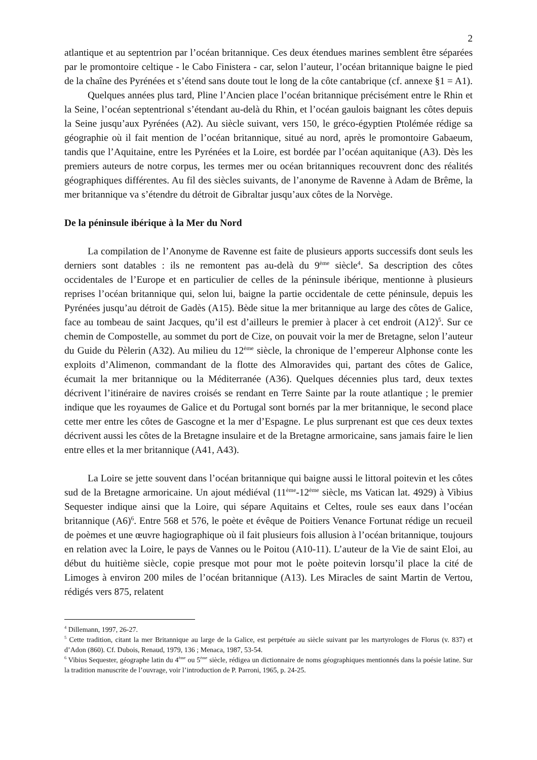2
atlantique et au septentrion par l’océan britannique. Ces deux étendues marines semblent être séparées par le promontoire celtique - le Cabo Finistera - car, selon l’auteur, l’océan britannique baigne le pied de la chaîne des Pyrénées et s’étend sans doute tout le long de la côte cantabrique (cf. annexe §1 = A1).
Quelques années plus tard, Pline l’Ancien place l’océan britannique précisément entre le Rhin et la Seine, l’océan septentrional s’étendant au-delà du Rhin, et l’océan gaulois baignant les côtes depuis la Seine jusqu’aux Pyrénées (A2). Au siècle suivant, vers 150, le gréco-égyptien Ptolémée rédige sa géographie où il fait mention de l’océan britannique, situé au nord, après le promontoire Gabaeum, tandis que l’Aquitaine, entre les Pyrénées et la Loire, est bordée par l’océan aquitanique (A3). Dès les premiers auteurs de notre corpus, les termes mer ou océan britanniques recouvrent donc des réalités géographiques différentes. Au fil des siècles suivants, de l’anonyme de Ravenne à Adam de Brême, la mer britannique va s’étendre du détroit de Gibraltar jusqu’aux côtes de la Norvège.
De la péninsule ibérique à la Mer du Nord
La compilation de l’Anonyme de Ravenne est faite de plusieurs apports successifs dont seuls les derniers sont datables : ils ne remontent pas au-delà du 9<sup>ème</sup> siècle<sup>4</sup>. Sa description des côtes occidentales de l’Europe et en particulier de celles de la péninsule ibérique, mentionne à plusieurs reprises l’océan britannique qui, selon lui, baigne la partie occidentale de cette péninsule, depuis les Pyrénées jusqu’au détroit de Gadès (A15). Bède situe la mer britannique au large des côtes de Galice, face au tombeau de saint Jacques, qu’il est d’ailleurs le premier à placer à cet endroit (A12)<sup>5</sup>. Sur ce chemin de Compostelle, au sommet du port de Cize, on pouvait voir la mer de Bretagne, selon l’auteur du Guide du Pèlerin (A32). Au milieu du 12<sup>ème</sup> siècle, la chronique de l’empereur Alphonse conte les exploits d’Alimenon, commandant de la flotte des Almoravides qui, partant des côtes de Galice, écumait la mer britannique ou la Méditerranée (A36). Quelques décennies plus tard, deux textes décrivent l’itinéraire de navires croisés se rendant en Terre Sainte par la route atlantique ; le premier indique que les royaumes de Galice et du Portugal sont bornés par la mer britannique, le second place cette mer entre les côtes de Gascogne et la mer d’Espagne. Le plus surprenant est que ces deux textes décrivent aussi les côtes de la Bretagne insulaire et de la Bretagne armoricaine, sans jamais faire le lien entre elles et la mer britannique (A41, A43).
La Loire se jette souvent dans l’océan britannique qui baigne aussi le littoral poitevin et les côtes sud de la Bretagne armoricaine. Un ajout médiéval (11<sup>ème</sup>-12<sup>ème</sup> siècle, ms Vatican lat. 4929) à Vibius Sequester indique ainsi que la Loire, qui sépare Aquitains et Celtes, roule ses eaux dans l’océan britannique (A6)<sup>6</sup>. Entre 568 et 576, le poète et évêque de Poitiers Venance Fortunat rédige un recueil de poèmes et une œuvre hagiographique où il fait plusieurs fois allusion à l’océan britannique, toujours en relation avec la Loire, le pays de Vannes ou le Poitou (A10-11). L’auteur de la Vie de saint Eloi, au début du huitième siècle, copie presque mot pour mot le poète poitevin lorsqu’il place la cité de Limoges à environ 200 miles de l’océan britannique (A13). Les Miracles de saint Martin de Vertou, rédigés vers 875, relatent
<sup>4</sup> Dillemann, 1997, 26-27.
<sup>5</sup> Cette tradition, citant la mer Britannique au large de la Galice, est perpétuée au siècle suivant par les martyrologes de Florus (v. 837) et d’Adon (860). Cf. Dubois, Renaud, 1979, 136 ; Menaca, 1987, 53-54.
<sup>6</sup> Vibius Sequester, géographe latin du 4<sup>ème</sup> ou 5<sup>ème</sup> siècle, rédigea un dictionnaire de noms géographiques mentionnés dans la poésie latine. Sur la tradition manuscrite de l’ouvrage, voir l’introduction de P. Parroni, 1965, p. 24-25.